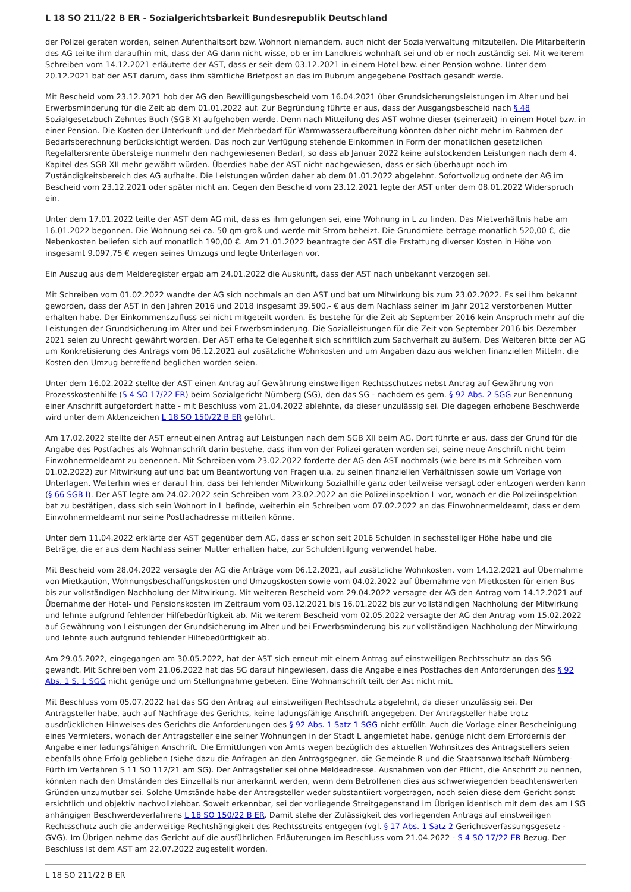L 18 SO 211/22 B ER - Sozialgerichtsbarkeit Bundesrepublik Deutschland
der Polizei geraten worden, seinen Aufenthaltsort bzw. Wohnort niemandem, auch nicht der Sozialverwaltung mitzuteilen. Die Mitarbeiterin des AG teilte ihm daraufhin mit, dass der AG dann nicht wisse, ob er im Landkreis wohnhaft sei und ob er noch zuständig sei. Mit weiterem Schreiben vom 14.12.2021 erläuterte der AST, dass er seit dem 03.12.2021 in einem Hotel bzw. einer Pension wohne. Unter dem 20.12.2021 bat der AST darum, dass ihm sämtliche Briefpost an das im Rubrum angegebene Postfach gesandt werde.
Mit Bescheid vom 23.12.2021 hob der AG den Bewilligungsbescheid vom 16.04.2021 über Grundsicherungsleistungen im Alter und bei Erwerbsminderung für die Zeit ab dem 01.01.2022 auf. Zur Begründung führte er aus, dass der Ausgangsbescheid nach § 48 Sozialgesetzbuch Zehntes Buch (SGB X) aufgehoben werde. Denn nach Mitteilung des AST wohne dieser (seinerzeit) in einem Hotel bzw. in einer Pension. Die Kosten der Unterkunft und der Mehrbedarf für Warmwasseraufbereitung könnten daher nicht mehr im Rahmen der Bedarfsberechnung berücksichtigt werden. Das noch zur Verfügung stehende Einkommen in Form der monatlichen gesetzlichen Regelaltersrente übersteige nunmehr den nachgewiesenen Bedarf, so dass ab Januar 2022 keine aufstockenden Leistungen nach dem 4. Kapitel des SGB XII mehr gewährt würden. Überdies habe der AST nicht nachgewiesen, dass er sich überhaupt noch im Zuständigkeitsbereich des AG aufhalte. Die Leistungen würden daher ab dem 01.01.2022 abgelehnt. Sofortvollzug ordnete der AG im Bescheid vom 23.12.2021 oder später nicht an. Gegen den Bescheid vom 23.12.2021 legte der AST unter dem 08.01.2022 Widerspruch ein.
Unter dem 17.01.2022 teilte der AST dem AG mit, dass es ihm gelungen sei, eine Wohnung in L zu finden. Das Mietverhältnis habe am 16.01.2022 begonnen. Die Wohnung sei ca. 50 qm groß und werde mit Strom beheizt. Die Grundmiete betrage monatlich 520,00 €, die Nebenkosten beliefen sich auf monatlich 190,00 €. Am 21.01.2022 beantragte der AST die Erstattung diverser Kosten in Höhe von insgesamt 9.097,75 € wegen seines Umzugs und legte Unterlagen vor.
Ein Auszug aus dem Melderegister ergab am 24.01.2022 die Auskunft, dass der AST nach unbekannt verzogen sei.
Mit Schreiben vom 01.02.2022 wandte der AG sich nochmals an den AST und bat um Mitwirkung bis zum 23.02.2022. Es sei ihm bekannt geworden, dass der AST in den Jahren 2016 und 2018 insgesamt 39.500,- € aus dem Nachlass seiner im Jahr 2012 verstorbenen Mutter erhalten habe. Der Einkommenszufluss sei nicht mitgeteilt worden. Es bestehe für die Zeit ab September 2016 kein Anspruch mehr auf die Leistungen der Grundsicherung im Alter und bei Erwerbsminderung. Die Sozialleistungen für die Zeit von September 2016 bis Dezember 2021 seien zu Unrecht gewährt worden. Der AST erhalte Gelegenheit sich schriftlich zum Sachverhalt zu äußern. Des Weiteren bitte der AG um Konkretisierung des Antrags vom 06.12.2021 auf zusätzliche Wohnkosten und um Angaben dazu aus welchen finanziellen Mitteln, die Kosten den Umzug betreffend beglichen worden seien.
Unter dem 16.02.2022 stellte der AST einen Antrag auf Gewährung einstweiligen Rechtsschutzes nebst Antrag auf Gewährung von Prozesskostenhilfe (S 4 SO 17/22 ER) beim Sozialgericht Nürnberg (SG), den das SG - nachdem es gem. § 92 Abs. 2 SGG zur Benennung einer Anschrift aufgefordert hatte - mit Beschluss vom 21.04.2022 ablehnte, da dieser unzulässig sei. Die dagegen erhobene Beschwerde wird unter dem Aktenzeichen L 18 SO 150/22 B ER geführt.
Am 17.02.2022 stellte der AST erneut einen Antrag auf Leistungen nach dem SGB XII beim AG. Dort führte er aus, dass der Grund für die Angabe des Postfaches als Wohnanschrift darin bestehe, dass ihm von der Polizei geraten worden sei, seine neue Anschrift nicht beim Einwohnermeldeamt zu benennen. Mit Schreiben vom 23.02.2022 forderte der AG den AST nochmals (wie bereits mit Schreiben vom 01.02.2022) zur Mitwirkung auf und bat um Beantwortung von Fragen u.a. zu seinen finanziellen Verhältnissen sowie um Vorlage von Unterlagen. Weiterhin wies er darauf hin, dass bei fehlender Mitwirkung Sozialhilfe ganz oder teilweise versagt oder entzogen werden kann (§ 66 SGB I). Der AST legte am 24.02.2022 sein Schreiben vom 23.02.2022 an die Polizeiinspektion L vor, wonach er die Polizeiinspektion bat zu bestätigen, dass sich sein Wohnort in L befinde, weiterhin ein Schreiben vom 07.02.2022 an das Einwohnermeldeamt, dass er dem Einwohnermeldeamt nur seine Postfachadresse mitteilen könne.
Unter dem 11.04.2022 erklärte der AST gegenüber dem AG, dass er schon seit 2016 Schulden in sechsstelliger Höhe habe und die Beträge, die er aus dem Nachlass seiner Mutter erhalten habe, zur Schuldentilgung verwendet habe.
Mit Bescheid vom 28.04.2022 versagte der AG die Anträge vom 06.12.2021, auf zusätzliche Wohnkosten, vom 14.12.2021 auf Übernahme von Mietkaution, Wohnungsbeschaffungskosten und Umzugskosten sowie vom 04.02.2022 auf Übernahme von Mietkosten für einen Bus bis zur vollständigen Nachholung der Mitwirkung. Mit weiteren Bescheid vom 29.04.2022 versagte der AG den Antrag vom 14.12.2021 auf Übernahme der Hotel- und Pensionskosten im Zeitraum vom 03.12.2021 bis 16.01.2022 bis zur vollständigen Nachholung der Mitwirkung und lehnte aufgrund fehlender Hilfebedürftigkeit ab. Mit weiterem Bescheid vom 02.05.2022 versagte der AG den Antrag vom 15.02.2022 auf Gewährung von Leistungen der Grundsicherung im Alter und bei Erwerbsminderung bis zur vollständigen Nachholung der Mitwirkung und lehnte auch aufgrund fehlender Hilfebedürftigkeit ab.
Am 29.05.2022, eingegangen am 30.05.2022, hat der AST sich erneut mit einem Antrag auf einstweiligen Rechtsschutz an das SG gewandt. Mit Schreiben vom 21.06.2022 hat das SG darauf hingewiesen, dass die Angabe eines Postfaches den Anforderungen des § 92 Abs. 1 S. 1 SGG nicht genüge und um Stellungnahme gebeten. Eine Wohnanschrift teilt der Ast nicht mit.
Mit Beschluss vom 05.07.2022 hat das SG den Antrag auf einstweiligen Rechtsschutz abgelehnt, da dieser unzulässig sei. Der Antragsteller habe, auch auf Nachfrage des Gerichts, keine ladungsfähige Anschrift angegeben. Der Antragsteller habe trotz ausdrücklichen Hinweises des Gerichts die Anforderungen des § 92 Abs. 1 Satz 1 SGG nicht erfüllt. Auch die Vorlage einer Bescheinigung eines Vermieters, wonach der Antragsteller eine seiner Wohnungen in der Stadt L angemietet habe, genüge nicht dem Erfordernis der Angabe einer ladungsfähigen Anschrift. Die Ermittlungen von Amts wegen bezüglich des aktuellen Wohnsitzes des Antragstellers seien ebenfalls ohne Erfolg geblieben (siehe dazu die Anfragen an den Antragsgegner, die Gemeinde R und die Staatsanwaltschaft Nürnberg-Fürth im Verfahren S 11 SO 112/21 am SG). Der Antragsteller sei ohne Meldeadresse. Ausnahmen von der Pflicht, die Anschrift zu nennen, könnten nach den Umständen des Einzelfalls nur anerkannt werden, wenn dem Betroffenen dies aus schwerwiegenden beachtenswerten Gründen unzumutbar sei. Solche Umstände habe der Antragsteller weder substantiiert vorgetragen, noch seien diese dem Gericht sonst ersichtlich und objektiv nachvollziehbar. Soweit erkennbar, sei der vorliegende Streitgegenstand im Übrigen identisch mit dem des am LSG anhängigen Beschwerdeverfahrens L 18 SO 150/22 B ER. Damit stehe der Zulässigkeit des vorliegenden Antrags auf einstweiligen Rechtsschutz auch die anderweitige Rechtshängigkeit des Rechtsstreits entgegen (vgl. § 17 Abs. 1 Satz 2 Gerichtsverfassungsgesetz - GVG). Im Übrigen nehme das Gericht auf die ausführlichen Erläuterungen im Beschluss vom 21.04.2022 - S 4 SO 17/22 ER Bezug. Der Beschluss ist dem AST am 22.07.2022 zugestellt worden.
L 18 SO 211/22 B ER